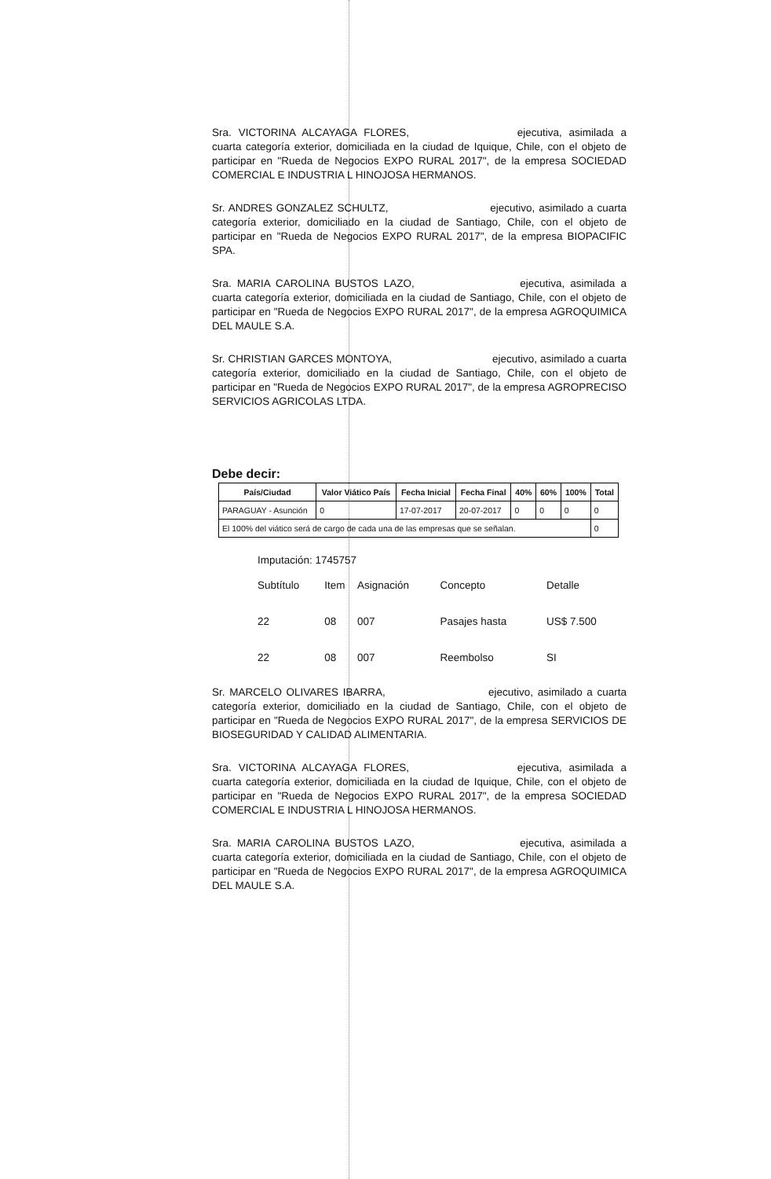Sra. VICTORINA ALCAYAGA FLORES, ejecutiva, asimilada a cuarta categoría exterior, domiciliada en la ciudad de Iquique, Chile, con el objeto de participar en "Rueda de Negocios EXPO RURAL 2017", de la empresa SOCIEDAD COMERCIAL E INDUSTRIA L HINOJOSA HERMANOS.
Sr. ANDRES GONZALEZ SCHULTZ, ejecutivo, asimilado a cuarta categoría exterior, domiciliado en la ciudad de Santiago, Chile, con el objeto de participar en "Rueda de Negocios EXPO RURAL 2017", de la empresa BIOPACIFIC SPA.
Sra. MARIA CAROLINA BUSTOS LAZO, ejecutiva, asimilada a cuarta categoría exterior, domiciliada en la ciudad de Santiago, Chile, con el objeto de participar en "Rueda de Negocios EXPO RURAL 2017", de la empresa AGROQUIMICA DEL MAULE S.A.
Sr. CHRISTIAN GARCES MONTOYA, ejecutivo, asimilado a cuarta categoría exterior, domiciliado en la ciudad de Santiago, Chile, con el objeto de participar en "Rueda de Negocios EXPO RURAL 2017", de la empresa AGROPRECISO SERVICIOS AGRICOLAS LTDA.
Debe decir:
| País/Ciudad | Valor Viático País | Fecha Inicial | Fecha Final | 40% | 60% | 100% | Total |
| --- | --- | --- | --- | --- | --- | --- | --- |
| PARAGUAY - Asunción | 0 | 17-07-2017 | 20-07-2017 | 0 | 0 | 0 | 0 |
| El 100% del viático será de cargo de cada una de las empresas que se señalan. | | | | | | | 0 |
Imputación: 1745757
| Subtítulo | Item | Asignación | Concepto | Detalle |
| --- | --- | --- | --- | --- |
| 22 | 08 | 007 | Pasajes hasta | US$ 7.500 |
| 22 | 08 | 007 | Reembolso | SI |
Sr. MARCELO OLIVARES IBARRA, ejecutivo, asimilado a cuarta categoría exterior, domiciliado en la ciudad de Santiago, Chile, con el objeto de participar en "Rueda de Negocios EXPO RURAL 2017", de la empresa SERVICIOS DE BIOSEGURIDAD Y CALIDAD ALIMENTARIA.
Sra. VICTORINA ALCAYAGA FLORES, ejecutiva, asimilada a cuarta categoría exterior, domiciliada en la ciudad de Iquique, Chile, con el objeto de participar en "Rueda de Negocios EXPO RURAL 2017", de la empresa SOCIEDAD COMERCIAL E INDUSTRIA L HINOJOSA HERMANOS.
Sra. MARIA CAROLINA BUSTOS LAZO, ejecutiva, asimilada a cuarta categoría exterior, domiciliada en la ciudad de Santiago, Chile, con el objeto de participar en "Rueda de Negocios EXPO RURAL 2017", de la empresa AGROQUIMICA DEL MAULE S.A.